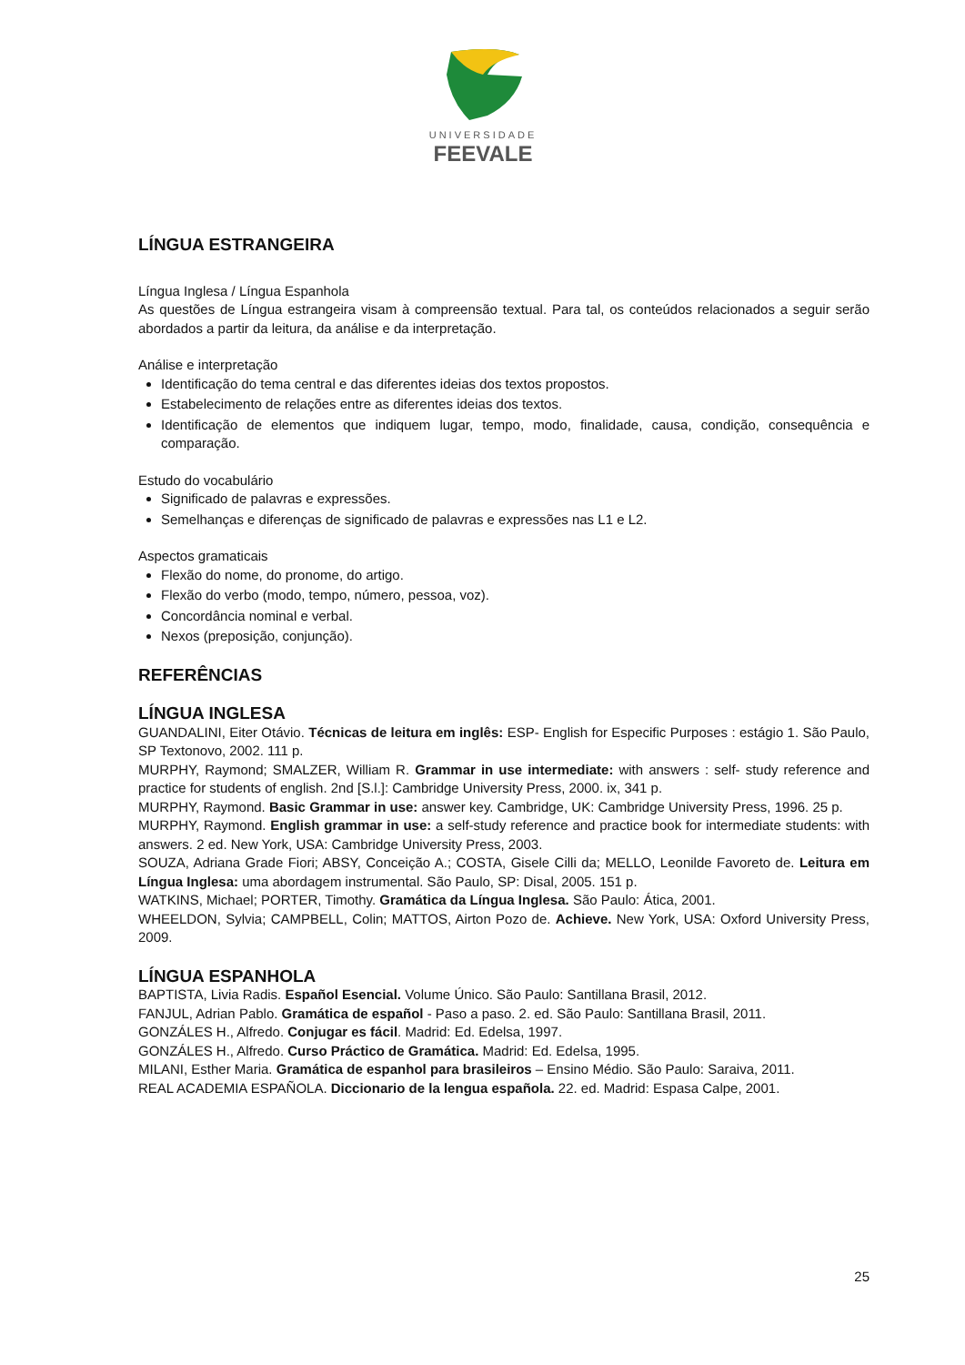UNIVERSIDADE
FEEVALE
LÍNGUA ESTRANGEIRA
Língua Inglesa / Língua Espanhola
As questões de Língua estrangeira visam à compreensão textual. Para tal, os conteúdos relacionados a seguir serão abordados a partir da leitura, da análise e da interpretação.
Análise e interpretação
Identificação do tema central e das diferentes ideias dos textos propostos.
Estabelecimento de relações entre as diferentes ideias dos textos.
Identificação de elementos que indiquem lugar, tempo, modo, finalidade, causa, condição, consequência e comparação.
Estudo do vocabulário
Significado de palavras e expressões.
Semelhanças e diferenças de significado de palavras e expressões nas L1 e L2.
Aspectos gramaticais
Flexão do nome, do pronome, do artigo.
Flexão do verbo (modo, tempo, número, pessoa, voz).
Concordância nominal e verbal.
Nexos (preposição, conjunção).
REFERÊNCIAS
LÍNGUA INGLESA
GUANDALINI, Eiter Otávio. Técnicas de leitura em inglês: ESP- English for Especific Purposes : estágio 1. São Paulo, SP Textonovo, 2002. 111 p.
MURPHY, Raymond; SMALZER, William R. Grammar in use intermediate: with answers : self- study reference and practice for students of english. 2nd [S.l.]: Cambridge University Press, 2000. ix, 341 p.
MURPHY, Raymond. Basic Grammar in use: answer key. Cambridge, UK: Cambridge University Press, 1996. 25 p.
MURPHY, Raymond. English grammar in use: a self-study reference and practice book for intermediate students: with answers. 2 ed. New York, USA: Cambridge University Press, 2003.
SOUZA, Adriana Grade Fiori; ABSY, Conceição A.; COSTA, Gisele Cilli da; MELLO, Leonilde Favoreto de. Leitura em Língua Inglesa: uma abordagem instrumental. São Paulo, SP: Disal, 2005. 151 p.
WATKINS, Michael; PORTER, Timothy. Gramática da Língua Inglesa. São Paulo: Ática, 2001.
WHEELDON, Sylvia; CAMPBELL, Colin; MATTOS, Airton Pozo de. Achieve. New York, USA: Oxford University Press, 2009.
LÍNGUA ESPANHOLA
BAPTISTA, Livia Radis. Español Esencial. Volume Único. São Paulo: Santillana Brasil, 2012.
FANJUL, Adrian Pablo. Gramática de español - Paso a paso. 2. ed. São Paulo: Santillana Brasil, 2011.
GONZÁLES H., Alfredo. Conjugar es fácil. Madrid: Ed. Edelsa, 1997.
GONZÁLES H., Alfredo. Curso Práctico de Gramática. Madrid: Ed. Edelsa, 1995.
MILANI, Esther Maria. Gramática de espanhol para brasileiros – Ensino Médio. São Paulo: Saraiva, 2011.
REAL ACADEMIA ESPAÑOLA. Diccionario de la lengua española. 22. ed. Madrid: Espasa Calpe, 2001.
25